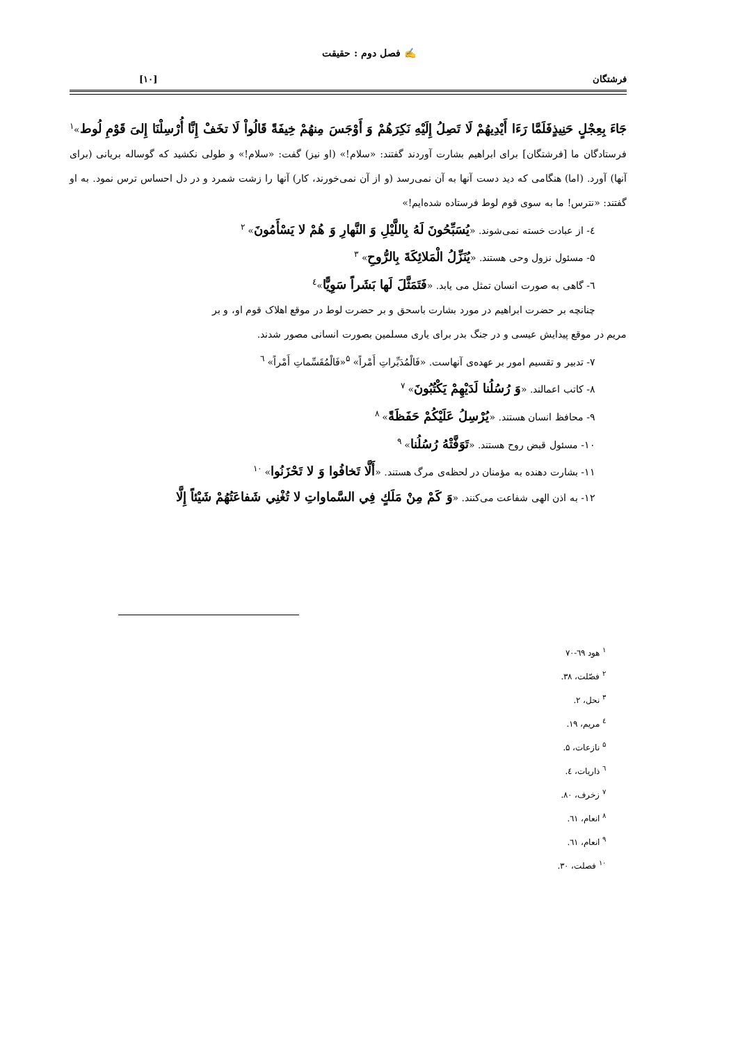✍ فصل دوم : حقیقت
فرشتگان [۱۰]
جَاءَ بِعِجْلٍ حَنِيذٍفَلَمَّا رَءَا أَيْدِيهُمْ لَا تَصِلُ إِلَيْهِ نَكِرَهُمْ وَ أَوْجَسَ مِنهُمْ خِيفَةً قَالُواْ لَا تخَفْ إِنَّا أُرْسِلْنَا إِلىَ قَوْمِ لُوط»<sup>۱</sup> فرستادگان ما [فرشتگان] برای ابراهیم بشارت آوردند گفتند: «سلام!» (او نیز) گفت: «سلام!» و طولی نکشید که گوساله بریانی (برای آنها) آورد. (اما) هنگامی که دید دست آنها به آن نمی‌رسد (و از آن نمی‌خورند، کار) آنها را زشت شمرد و در دل احساس ترس نمود. به او گفتند: «نترس! ما به سوی قوم لوط فرستاده شده‌ایم!»
٤- از عبادت خسته نمی‌شوند. «يُسَبِّحُونَ لَهُ بِاللَّيْلِ وَ النَّهارِ وَ هُمْ لا يَسْأَمُونَ» <sup>۲</sup>
۵- مسئول نزول وحی هستند. «يُنَزِّلُ الْمَلائِكَةَ بِالرُّوحِ» <sup>۳</sup>
٦- گاهی به صورت انسان تمثل می یابد. «فَتَمَثَّلَ لَها بَشَراً سَوِيًّا»<sup>٤</sup>
چنانچه بر حضرت ابراهیم در مورد بشارت باسحق و بر حضرت لوط در موقع اهلاک قوم او، و بر
مریم در موقع پیدایش عیسی و در جنگ بدر برای یاری مسلمین بصورت انسانی مصور شدند.
۷- تدبیر و تقسیم امور بر عهده‌ی آنهاست. «فَالْمُدَبِّراتِ أَمْراً» <sup>۵</sup>«فَالْمُقَسِّماتِ أَمْراً» <sup>٦</sup>
۸- کاتب اعمالند. «وَ رُسُلُنا لَدَيْهِمْ يَكْتُبُونَ» <sup>۷</sup>
۹- محافظ انسان هستند. «يُرْسِلُ عَلَيْكُمْ حَفَظَةً» <sup>۸</sup>
۱۰- مسئول قبض روح هستند. «تَوَفَّتْهُ رُسُلُنا» <sup>۹</sup>
۱۱- بشارت دهنده به مؤمنان در لحظه‌ی مرگ هستند. «أَلَّا تَخافُوا وَ لا تَحْزَنُوا» <sup>۱۰</sup>
۱۲- به اذن الهی شفاعت می‌کنند. «وَ كَمْ مِنْ مَلَكٍ فِي السَّماواتِ لا تُغْنِي شَفاعَتُهُمْ شَيْئاً إِلَّا
<sup>۱</sup> هود ٦۹-۷۰
<sup>۲</sup> فصّلت، ۳۸.
<sup>۳</sup> نحل، ۲.
<sup>٤</sup> مریم، ۱۹.
<sup>۵</sup> نازعات، ۵.
<sup>٦</sup> ذاریات، ٤.
<sup>۷</sup> زخرف، ۸۰.
<sup>۸</sup> انعام، ٦۱.
<sup>۹</sup> انعام، ٦۱.
<sup>۱۰</sup> فصلت، ۳۰.